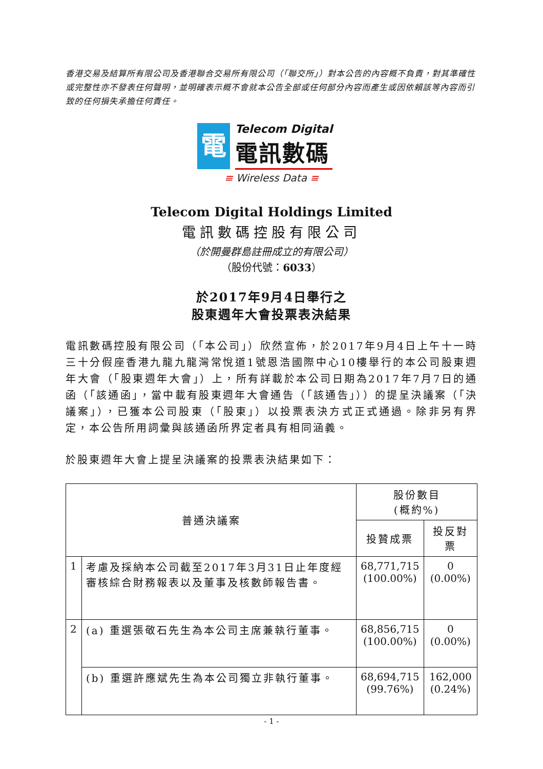香港交易及結算所有限公司及香港聯合交易所有限公司（「聯交所」）對本公告的內容概不負責，對其準確性或完整性亦不發表任何聲明，並明確表示概不會就本公告全部或任何部分內容而產生或因依賴該等內容而引致的任何損失承擔任何責任。
電
Telecom Digital
電訊數碼
≡ Wireless Data ≡
Telecom Digital Holdings Limited
電訊數碼控股有限公司
（於開曼群島註冊成立的有限公司）
（股份代號：6033）
於2017年9月4日舉行之
股東週年大會投票表決結果
電訊數碼控股有限公司（「本公司」）欣然宣佈，於2017年9月4日上午十一時三十分假座香港九龍九龍灣常悅道1號恩浩國際中心10樓舉行的本公司股東週年大會（「股東週年大會」）上，所有詳載於本公司日期為2017年7月7日的通函（「該通函」，當中載有股東週年大會通告（「該通告」））的提呈決議案（「決議案」），已獲本公司股東（「股東」）以投票表決方式正式通過。除非另有界定，本公告所用詞彙與該通函所界定者具有相同涵義。
於股東週年大會上提呈決議案的投票表決結果如下：
| 普通決議案 | | 股份數目 (概約%) | |
| --- | --- | --- | --- |
| | | 投贊成票 | 投反對票 |
| 1 | 考慮及採納本公司截至2017年3月31日止年度經審核綜合財務報表以及董事及核數師報告書。 | 68,771,715 (100.00%) | 0 (0.00%) |
| 2 | (a) 重選張敬石先生為本公司主席兼執行董事。 | 68,856,715 (100.00%) | 0 (0.00%) |
| | (b) 重選許應斌先生為本公司獨立非執行董事。 | 68,694,715 (99.76%) | 162,000 (0.24%) |
- 1 -